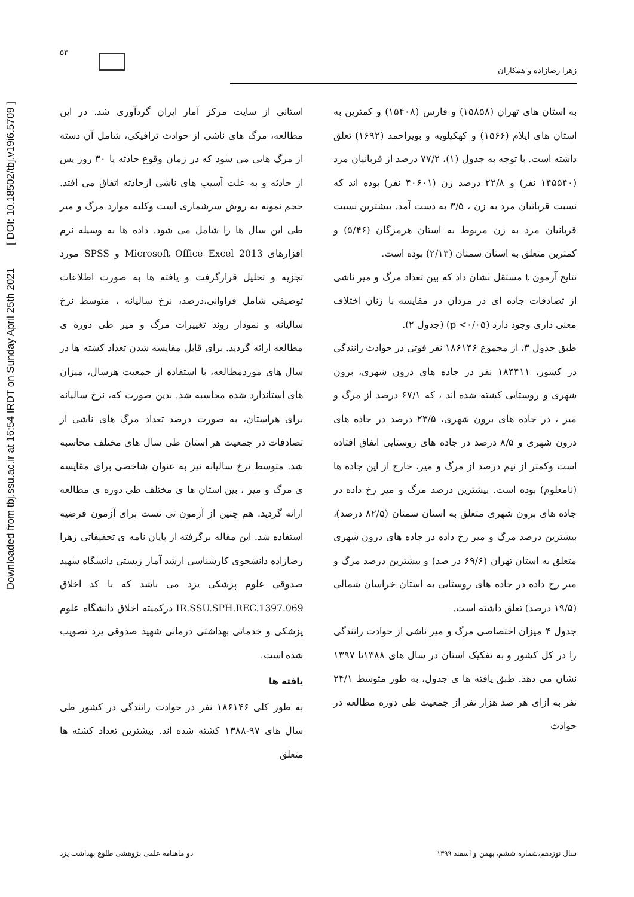Downloaded from tbj.ssu.ac.ir at 16:54 IRDT on Sunday April 25th 2021 [ DOI: 10.18502/tbj.v19i6.5709 ]
۵۳
زهرا رضازاده و همکاران
استانی از سایت مرکز آمار ایران گردآوری شد. در این مطالعه، مرگ های ناشی از حوادث ترافیکی، شامل آن دسته از مرگ هایی می شود که در زمان وقوع حادثه یا ۳۰ روز پس از حادثه و به علت آسیب های ناشی ازحادثه اتفاق می افتد. حجم نمونه به روش سرشماری است وکلیه موارد مرگ و میر طی این سال ها را شامل می شود. داده ها به وسیله نرم افزارهای Microsoft Office Excel 2013 و SPSS مورد تجزیه و تحلیل قرارگرفت و یافته ها به صورت اطلاعات توصیفی شامل فراوانی،درصد، نرخ سالیانه ، متوسط نرخ سالیانه و نمودار روند تغییرات مرگ و میر طی دوره ی مطالعه ارائه گردید. برای قابل مقایسه شدن تعداد کشته ها در سال های موردمطالعه، با استفاده از جمعیت هرسال، میزان های استاندارد شده محاسبه شد. بدین صورت که، نرخ سالیانه برای هراستان، به صورت درصد تعداد مرگ های ناشی از تصادفات در جمعیت هر استان طی سال های مختلف محاسبه شد. متوسط نرخ سالیانه نیز به عنوان شاخصی برای مقایسه ی مرگ و میر ، بین استان ها ی مختلف طی دوره ی مطالعه ارائه گردید. هم چنین از آزمون تی تست برای آزمون فرضیه استفاده شد. این مقاله برگرفته از پایان نامه ی تحقیقاتی زهرا رضازاده دانشجوی کارشناسی ارشد آمار زیستی دانشگاه شهید صدوقی علوم پزشکی یزد می باشد که با کد اخلاق IR.SSU.SPH.REC.1397.069 درکمیته اخلاق دانشگاه علوم پزشکی و خدماتی بهداشتی درمانی شهید صدوقی یزد تصویب شده است.
یافته ها
به طور کلی ۱۸۶۱۴۶ نفر در حوادث رانندگی در کشور طی سال های ۹۷-۱۳۸۸ کشته شده اند. بیشترین تعداد کشته ها متعلق
به استان های تهران (۱۵۸۵۸) و فارس (۱۵۴۰۸) و کمترین به استان های ایلام (۱۵۶۶) و کهکیلویه و بویراحمد (۱۶۹۲) تعلق داشته است. با توجه به جدول (۱)، ۷۷/۲ درصد از قربانیان مرد (۱۴۵۵۴۰ نفر) و ۲۲/۸ درصد زن (۴۰۶۰۱ نفر) بوده اند که نسبت قربانیان مرد به زن ، ۳/۵ به دست آمد. بیشترین نسبت قربانیان مرد به زن مربوط به استان هرمزگان (۵/۴۶) و کمترین متعلق به استان سمنان (۲/۱۳) بوده است.
نتایج آزمون t مستقل نشان داد که بین تعداد مرگ و میر ناشی از تصادفات جاده ای در مردان در مقایسه با زنان اختلاف معنی داری وجود دارد (p <۰/۰۵) (جدول ۲).
طبق جدول ۳، از مجموع ۱۸۶۱۴۶ نفر فوتی در حوادث رانندگی در کشور، ۱۸۴۴۱۱ نفر در جاده های درون شهری، برون شهری و روستایی کشته شده اند ، که ۶۷/۱ درصد از مرگ و میر ، در جاده های برون شهری، ۲۳/۵ درصد در جاده های درون شهری و ۸/۵ درصد در جاده های روستایی اتفاق افتاده است وکمتر از نیم درصد از مرگ و میر، خارج از این جاده ها (نامعلوم) بوده است. بیشترین درصد مرگ و میر رخ داده در جاده های برون شهری متعلق به استان سمنان (۸۲/۵ درصد)، بیشترین درصد مرگ و میر رخ داده در جاده های درون شهری متعلق به استان تهران (۶۹/۶ در صد) و بیشترین درصد مرگ و میر رخ داده در جاده های روستایی به استان خراسان شمالی (۱۹/۵ درصد) تعلق داشته است.
جدول ۴ میزان اختصاصی مرگ و میر ناشی از حوادث رانندگی را در کل کشور و به تفکیک استان در سال های ۱۳۸۸تا ۱۳۹۷ نشان می دهد. طبق یافته ها ی جدول، به طور متوسط ۲۴/۱ نفر به ازای هر صد هزار نفر از جمعیت طی دوره مطالعه در حوادث
دو ماهنامه علمی پژوهشی طلوع بهداشت یزد سال نوزدهم،شماره ششم، بهمن و اسفند ۱۳۹۹